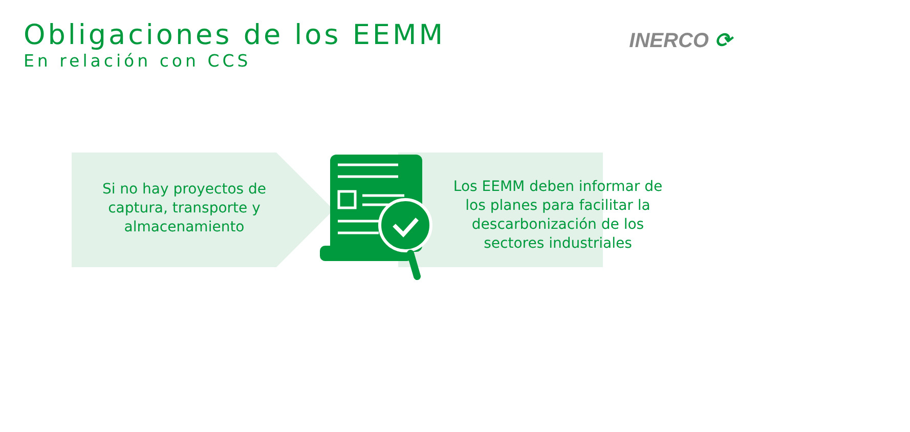Obligaciones de los EEMM
En relación con CCS
INERCO ⟳
Si no hay proyectos de captura, transporte y almacenamiento
Los EEMM deben informar de los planes para facilitar la descarbonización de los sectores industriales